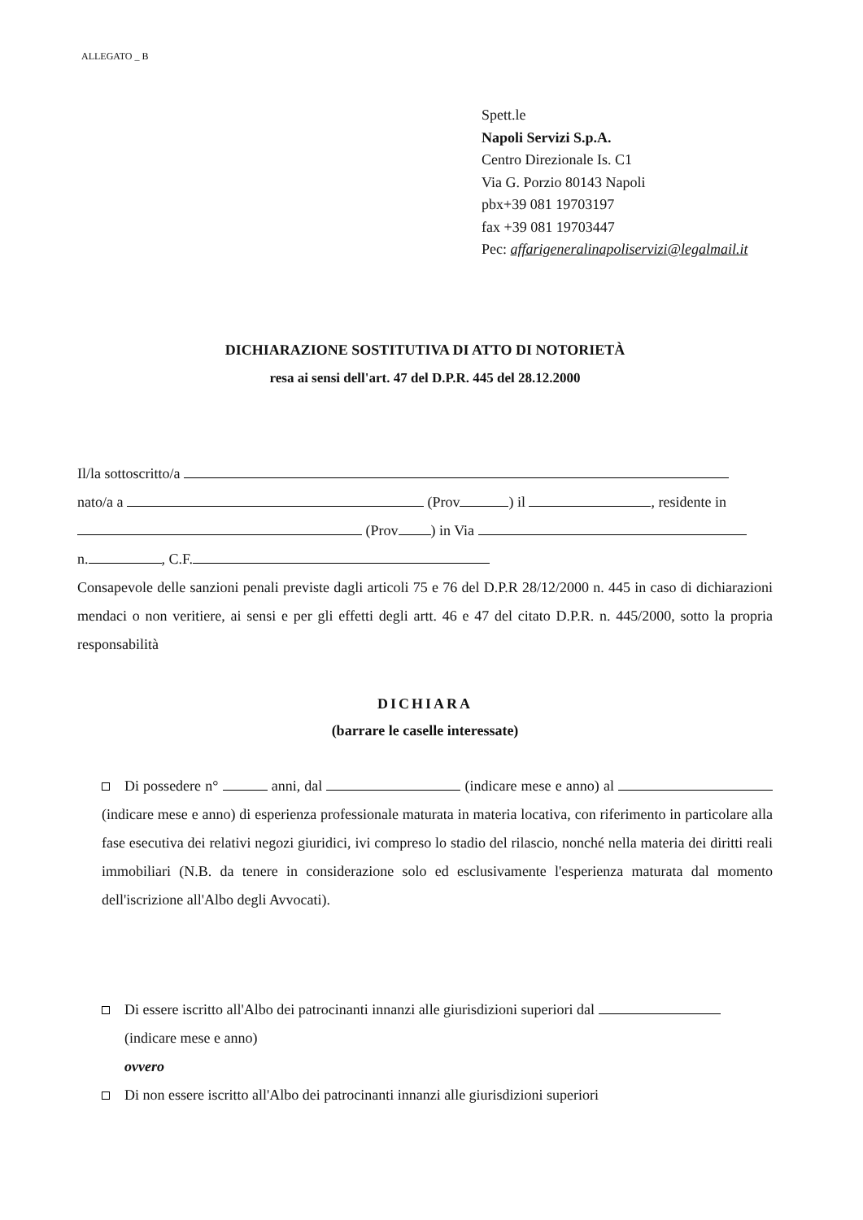ALLEGATO _ B
Spett.le
Napoli Servizi S.p.A.
Centro Direzionale Is. C1
Via G. Porzio 80143 Napoli
pbx+39 081 19703197
fax +39 081 19703447
Pec: affarigeneralinapoliservizi@legalmail.it
DICHIARAZIONE SOSTITUTIVA DI ATTO DI NOTORIETÀ
resa ai sensi dell'art. 47 del D.P.R. 445 del 28.12.2000
Il/la sottoscritto/a
nato/a a (Prov ) il , residente in
(Prov ) in Via
n. , C.F.
Consapevole delle sanzioni penali previste dagli articoli 75 e 76 del D.P.R 28/12/2000 n. 445 in caso di dichiarazioni mendaci o non veritiere, ai sensi e per gli effetti degli artt. 46 e 47 del citato D.P.R. n. 445/2000, sotto la propria responsabilità
DICHIARA
(barrare le caselle interessate)
Di possedere n° anni, dal (indicare mese e anno) al (indicare mese e anno) di esperienza professionale maturata in materia locativa, con riferimento in particolare alla fase esecutiva dei relativi negozi giuridici, ivi compreso lo stadio del rilascio, nonché nella materia dei diritti reali immobiliari (N.B. da tenere in considerazione solo ed esclusivamente l'esperienza maturata dal momento dell'iscrizione all'Albo degli Avvocati).
Di essere iscritto all'Albo dei patrocinanti innanzi alle giurisdizioni superiori dal
(indicare mese e anno)
ovvero
Di non essere iscritto all'Albo dei patrocinanti innanzi alle giurisdizioni superiori